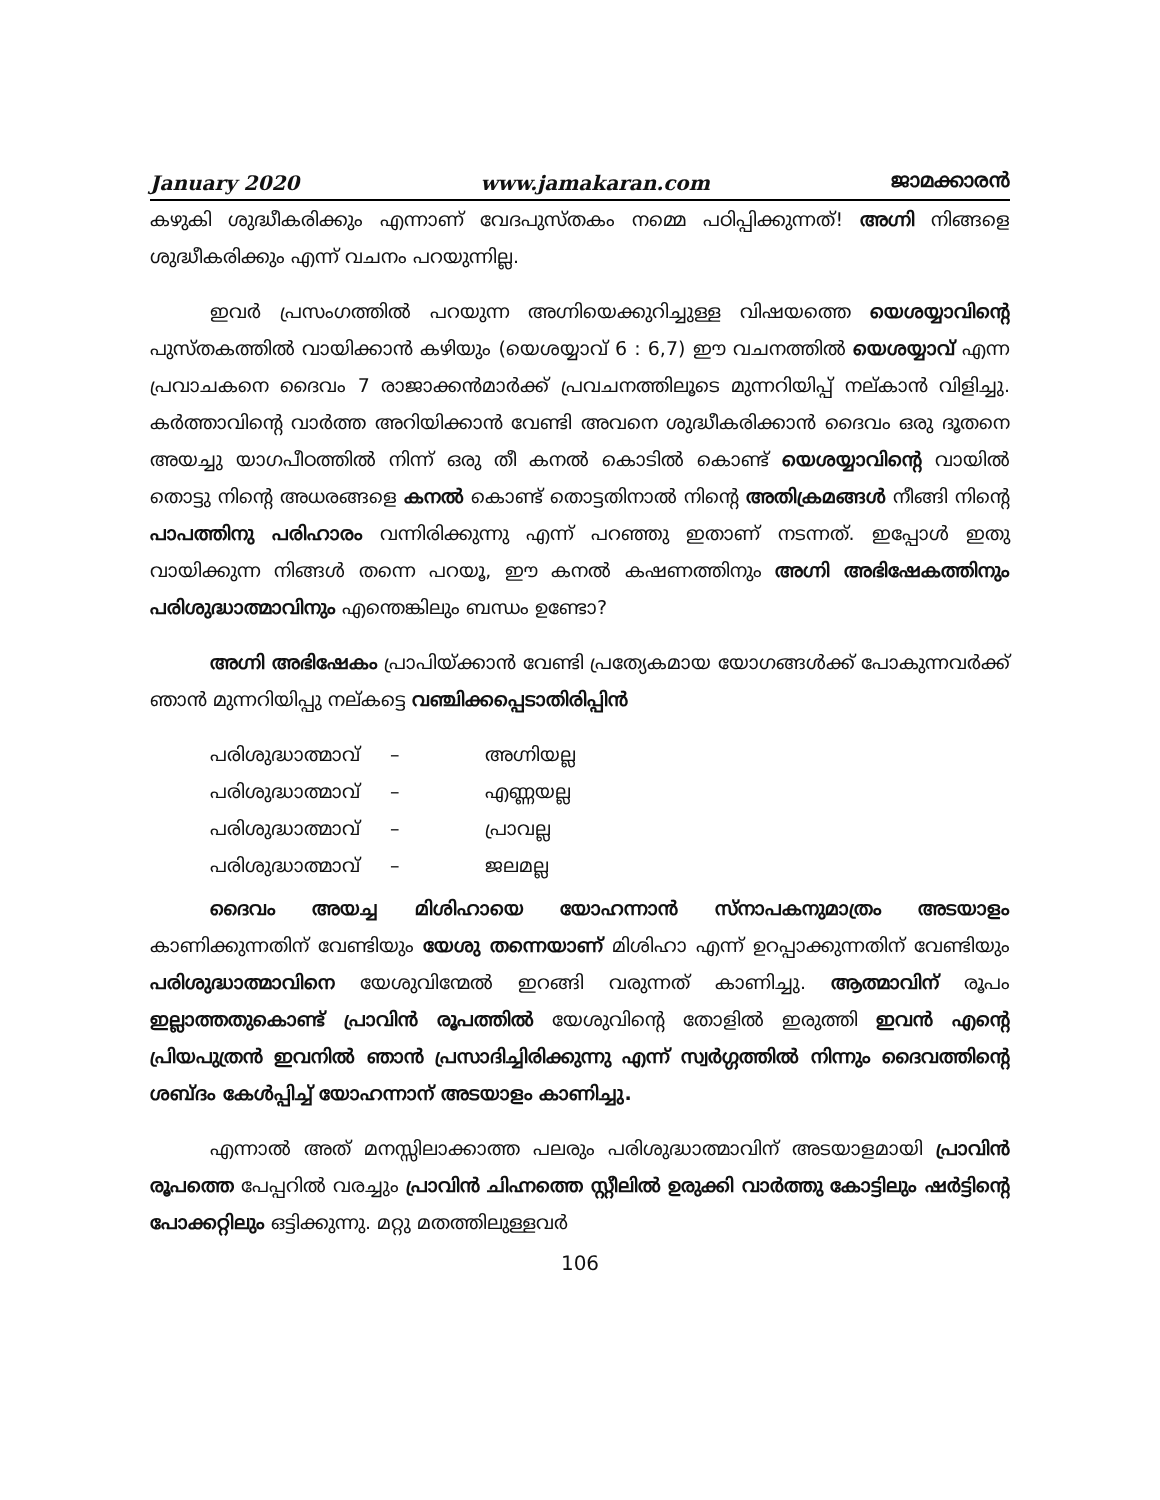January 2020 www.jamakaran.com ജാമക്കാരൻ
കഴുകി ശുദ്ധീകരിക്കും എന്നാണ് വേദപുസ്തകം നമ്മെ പഠിപ്പിക്കുന്നത്! അഗ്നി നിങ്ങളെ ശുദ്ധീകരിക്കും എന്ന് വചനം പറയുന്നില്ല.
ഇവർ പ്രസംഗത്തിൽ പറയുന്ന അഗ്നിയെക്കുറിച്ചുള്ള വിഷയത്തെ യെശയ്യാവിന്റെ പുസ്തകത്തിൽ വായിക്കാൻ കഴിയും (യെശയ്യാവ് 6 : 6,7) ഈ വചനത്തിൽ യെശയ്യാവ് എന്ന പ്രവാചകനെ ദൈവം 7 രാജാക്കൻമാർക്ക് പ്രവചനത്തിലൂടെ മുന്നറിയിപ്പ് നല്കാൻ വിളിച്ചു. കർത്താവിന്റെ വാർത്ത അറിയിക്കാൻ വേണ്ടി അവനെ ശുദ്ധീകരിക്കാൻ ദൈവം ഒരു ദൂതനെ അയച്ചു യാഗപീഠത്തിൽ നിന്ന് ഒരു തീ കനൽ കൊടിൽ കൊണ്ട് യെശയ്യാവിന്റെ വായിൽ തൊട്ടു നിന്റെ അധരങ്ങളെ കനൽ കൊണ്ട് തൊട്ടതിനാൽ നിന്റെ അതിക്രമങ്ങൾ നീങ്ങി നിന്റെ പാപത്തിനു പരിഹാരം വന്നിരിക്കുന്നു എന്ന് പറഞ്ഞു ഇതാണ് നടന്നത്. ഇപ്പോൾ ഇതു വായിക്കുന്ന നിങ്ങൾ തന്നെ പറയൂ, ഈ കനൽ കഷണത്തിനും അഗ്നി അഭിഷേകത്തിനും പരിശുദ്ധാത്മാവിനും എന്തെങ്കിലും ബന്ധം ഉണ്ടോ?
അഗ്നി അഭിഷേകം പ്രാപിയ്ക്കാൻ വേണ്ടി പ്രത്യേകമായ യോഗങ്ങൾക്ക് പോകുന്നവർക്ക് ഞാൻ മുന്നറിയിപ്പു നല്കട്ടെ വഞ്ചിക്കപ്പെടാതിരിപ്പിൻ
പരിശുദ്ധാത്മാവ് – അഗ്നിയല്ല
പരിശുദ്ധാത്മാവ് – എണ്ണയല്ല
പരിശുദ്ധാത്മാവ് – പ്രാവല്ല
പരിശുദ്ധാത്മാവ് – ജലമല്ല
ദൈവം അയച്ച മിശിഹായെ യോഹന്നാൻ സ്നാപകനുമാത്രം അടയാളം കാണിക്കുന്നതിന് വേണ്ടിയും യേശു തന്നെയാണ് മിശിഹാ എന്ന് ഉറപ്പാക്കുന്നതിന് വേണ്ടിയും പരിശുദ്ധാത്മാവിനെ യേശുവിന്മേൽ ഇറങ്ങി വരുന്നത് കാണിച്ചു. ആത്മാവിന് രൂപം ഇല്ലാത്തതുകൊണ്ട് പ്രാവിൻ രൂപത്തിൽ യേശുവിന്റെ തോളിൽ ഇരുത്തി ഇവൻ എന്റെ പ്രിയപുത്രൻ ഇവനിൽ ഞാൻ പ്രസാദിച്ചിരിക്കുന്നു എന്ന് സ്വർഗ്ഗത്തിൽ നിന്നും ദൈവത്തിന്റെ ശബ്ദം കേൾപ്പിച്ച് യോഹന്നാന് അടയാളം കാണിച്ചു.
എന്നാൽ അത് മനസ്സിലാക്കാത്ത പലരും പരിശുദ്ധാത്മാവിന് അടയാളമായി പ്രാവിൻ രൂപത്തെ പേപ്പറിൽ വരച്ചും പ്രാവിൻ ചിഹ്നത്തെ സ്റ്റീലിൽ ഉരുക്കി വാർത്തു കോട്ടിലും ഷർട്ടിന്റെ പോക്കറ്റിലും ഒട്ടിക്കുന്നു. മറ്റു മതത്തിലുള്ളവർ
106